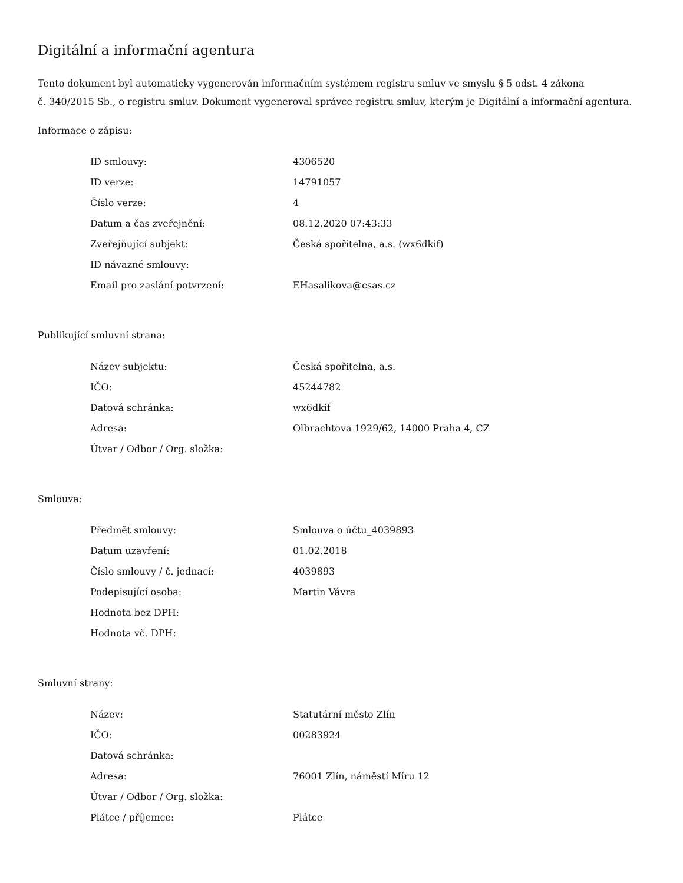Digitální a informační agentura
Tento dokument byl automaticky vygenerován informačním systémem registru smluv ve smyslu § 5 odst. 4 zákona
č. 340/2015 Sb., o registru smluv. Dokument vygeneroval správce registru smluv, kterým je Digitální a informační agentura.
Informace o zápisu:
| ID smlouvy: | 4306520 |
| ID verze: | 14791057 |
| Číslo verze: | 4 |
| Datum a čas zveřejnění: | 08.12.2020 07:43:33 |
| Zveřejňující subjekt: | Česká spořitelna, a.s. (wx6dkif) |
| ID návazné smlouvy: | |
| Email pro zaslání potvrzení: | EHasalikova@csas.cz |
Publikující smluvní strana:
| Název subjektu: | Česká spořitelna, a.s. |
| IČO: | 45244782 |
| Datová schránka: | wx6dkif |
| Adresa: | Olbrachtova 1929/62, 14000 Praha 4, CZ |
| Útvar / Odbor / Org. složka: | |
Smlouva:
| Předmět smlouvy: | Smlouva o účtu_4039893 |
| Datum uzavření: | 01.02.2018 |
| Číslo smlouvy / č. jednací: | 4039893 |
| Podepisující osoba: | Martin Vávra |
| Hodnota bez DPH: | |
| Hodnota vč. DPH: | |
Smluvní strany:
| Název: | Statutární město Zlín |
| IČO: | 00283924 |
| Datová schránka: | |
| Adresa: | 76001 Zlín, náměstí Míru 12 |
| Útvar / Odbor / Org. složka: | |
| Plátce / příjemce: | Plátce |